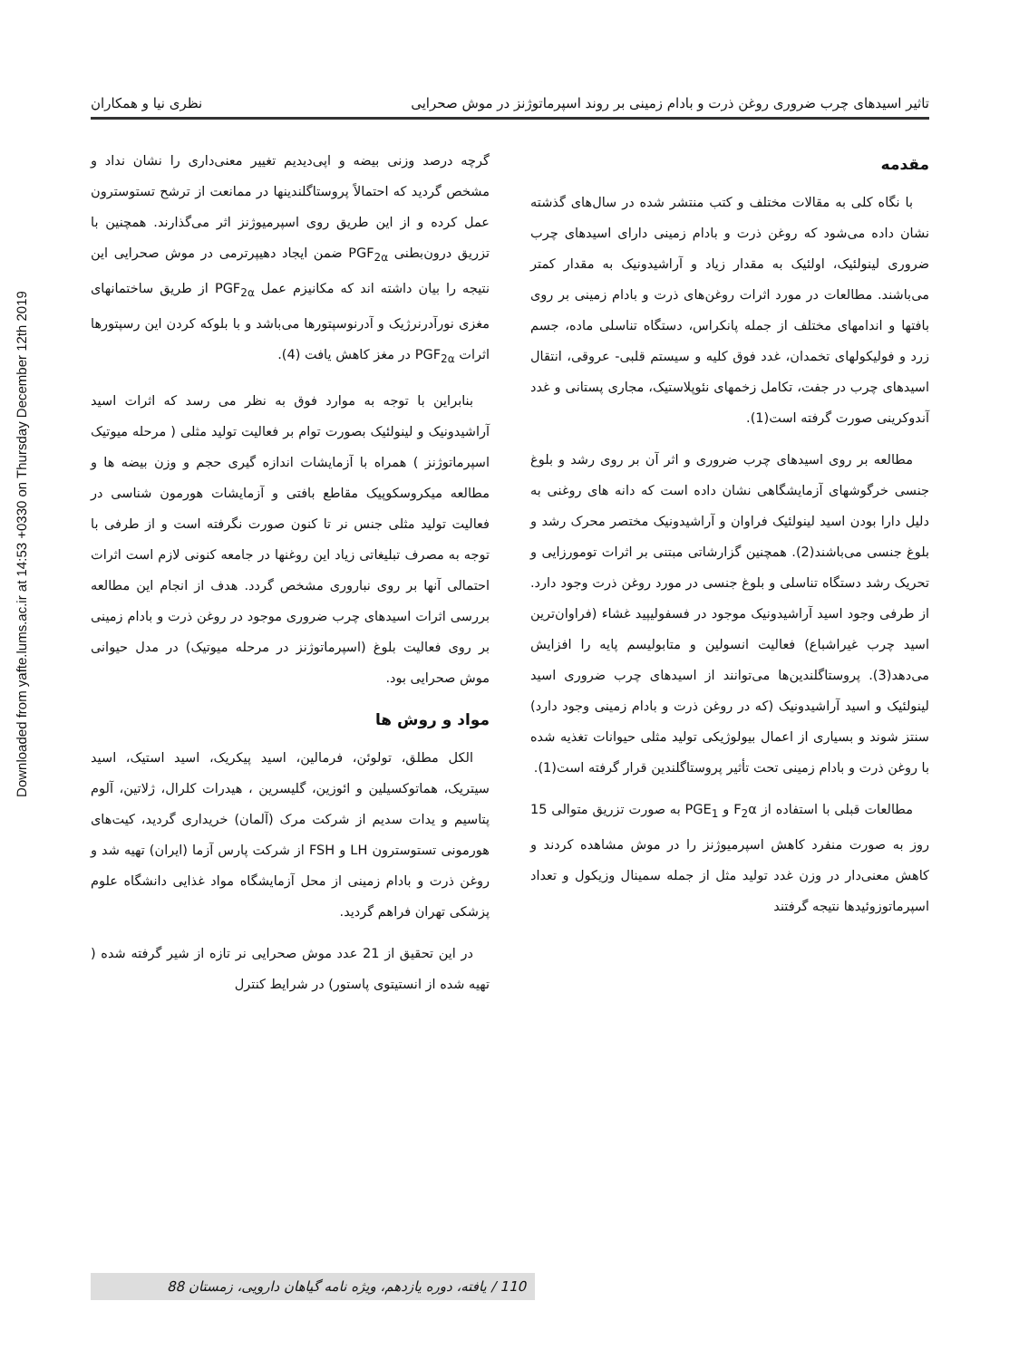Downloaded from yafte.lums.ac.ir at 14:53 +0330 on Thursday December 12th 2019
تاثیر اسیدهای چرب ضروری روغن ذرت و بادام زمینی بر روند اسپرماتوژنز در موش صحرایی نظری نیا و همکاران
مقدمه
با نگاه کلی به مقالات مختلف و کتب منتشر شده در سال‌های گذشته نشان داده می‌شود که روغن ذرت و بادام زمینی دارای اسیدهای چرب ضروری لینولئیک، اولئیک به مقدار زیاد و آراشیدونیک به مقدار کمتر می‌باشند. مطالعات در مورد اثرات روغن‌های ذرت و بادام زمینی بر روی بافتها و اندامهای مختلف از جمله پانکراس، دستگاه تناسلی ماده، جسم زرد و فولیکولهای تخمدان، غدد فوق کلیه و سیستم قلبی- عروقی، انتقال اسیدهای چرب در جفت، تکامل زخمهای نئوپلاستیک، مجاری پستانی و غدد آندوکرینی صورت گرفته است(1).
مطالعه بر روی اسیدهای چرب ضروری و اثر آن بر روی رشد و بلوغ جنسی خرگوشهای آزمایشگاهی نشان داده است که دانه های روغنی به دلیل دارا بودن اسید لینولئیک فراوان و آراشیدونیک مختصر محرک رشد و بلوغ جنسی می‌باشند(2). همچنین گزارشاتی مبتنی بر اثرات تومورزایی و تحریک رشد دستگاه تناسلی و بلوغ جنسی در مورد روغن ذرت وجود دارد. از طرفی وجود اسید آراشیدونیک موجود در فسفولیپید غشاء (فراوان‌ترین اسید چرب غیراشباع) فعالیت انسولین و متابولیسم پایه را افزایش می‌دهد(3). پروستاگلندین‌ها می‌توانند از اسیدهای چرب ضروری اسید لینولئیک و اسید آراشیدونیک (که در روغن ذرت و بادام زمینی وجود دارد) سنتز شوند و بسیاری از اعمال بیولوژیکی تولید مثلی حیوانات تغذیه شده با روغن ذرت و بادام زمینی تحت تأثیر پروستاگلندین قرار گرفته است(1).
مطالعات قبلی با استفاده از F<sub>2</sub>α و PGE<sub>1</sub> به صورت تزریق متوالی 15 روز به صورت منفرد کاهش اسپرمیوژنز را در موش مشاهده کردند و کاهش معنی‌دار در وزن غدد تولید مثل از جمله سمینال وزیکول و تعداد اسپرماتوزوئیدها نتیجه گرفتند
گرچه درصد وزنی بیضه و اپی‌دیدیم تغییر معنی‌داری را نشان نداد و مشخص گردید که احتمالاً پروستاگلندینها در ممانعت از ترشح تستوسترون عمل کرده و از این طریق روی اسپرمیوژنز اثر می‌گذارند. همچنین با تزریق درون‌بطنی PGF<sub>2α</sub> ضمن ایجاد دهیپرترمی در موش صحرایی این نتیجه را بیان داشته اند که مکانیزم عمل PGF<sub>2α</sub> از طریق ساختمانهای مغزی نورآدرنرژیک و آدرنوسپتورها می‌باشد و با بلوکه کردن این رسپتورها اثرات PGF<sub>2α</sub> در مغز کاهش یافت (4).
بنابراین با توجه به موارد فوق به نظر می رسد که اثرات اسید آراشیدونیک و لینولئیک بصورت توام بر فعالیت تولید مثلی ( مرحله میوتیک اسپرماتوژنز ) همراه با آزمایشات اندازه گیری حجم و وزن بیضه ها و مطالعه میکروسکوپیک مقاطع بافتی و آزمایشات هورمون شناسی در فعالیت تولید مثلی جنس نر تا کنون صورت نگرفته است و از طرفی با توجه به مصرف تبلیغاتی زیاد این روغنها در جامعه کنونی لازم است اثرات احتمالی آنها بر روی نباروری مشخص گردد. هدف از انجام این مطالعه بررسی اثرات اسیدهای چرب ضروری موجود در روغن ذرت و بادام زمینی بر روی فعالیت بلوغ (اسپرماتوژنز در مرحله میوتیک) در مدل حیوانی موش صحرایی بود.
مواد و روش ها
الکل مطلق، تولوئن، فرمالین، اسید پیکریک، اسید استیک، اسید سیتریک، هماتوکسیلین و ائوزین، گلیسرین ، هیدرات کلرال، ژلاتین، آلوم پتاسیم و یدات سدیم از شرکت مرک (آلمان) خریداری گردید، کیت‌های هورمونی تستوسترون LH و FSH از شرکت پارس آزما (ایران) تهیه شد و روغن ذرت و بادام زمینی از محل آزمایشگاه مواد غذایی دانشگاه علوم پزشکی تهران فراهم گردید.
در این تحقیق از 21 عدد موش صحرایی نر تازه از شیر گرفته شده ( تهیه شده از انستیتوی پاستور) در شرایط کنترل
110 / یافته، دوره یازدهم، ویژه نامه گیاهان دارویی، زمستان 88